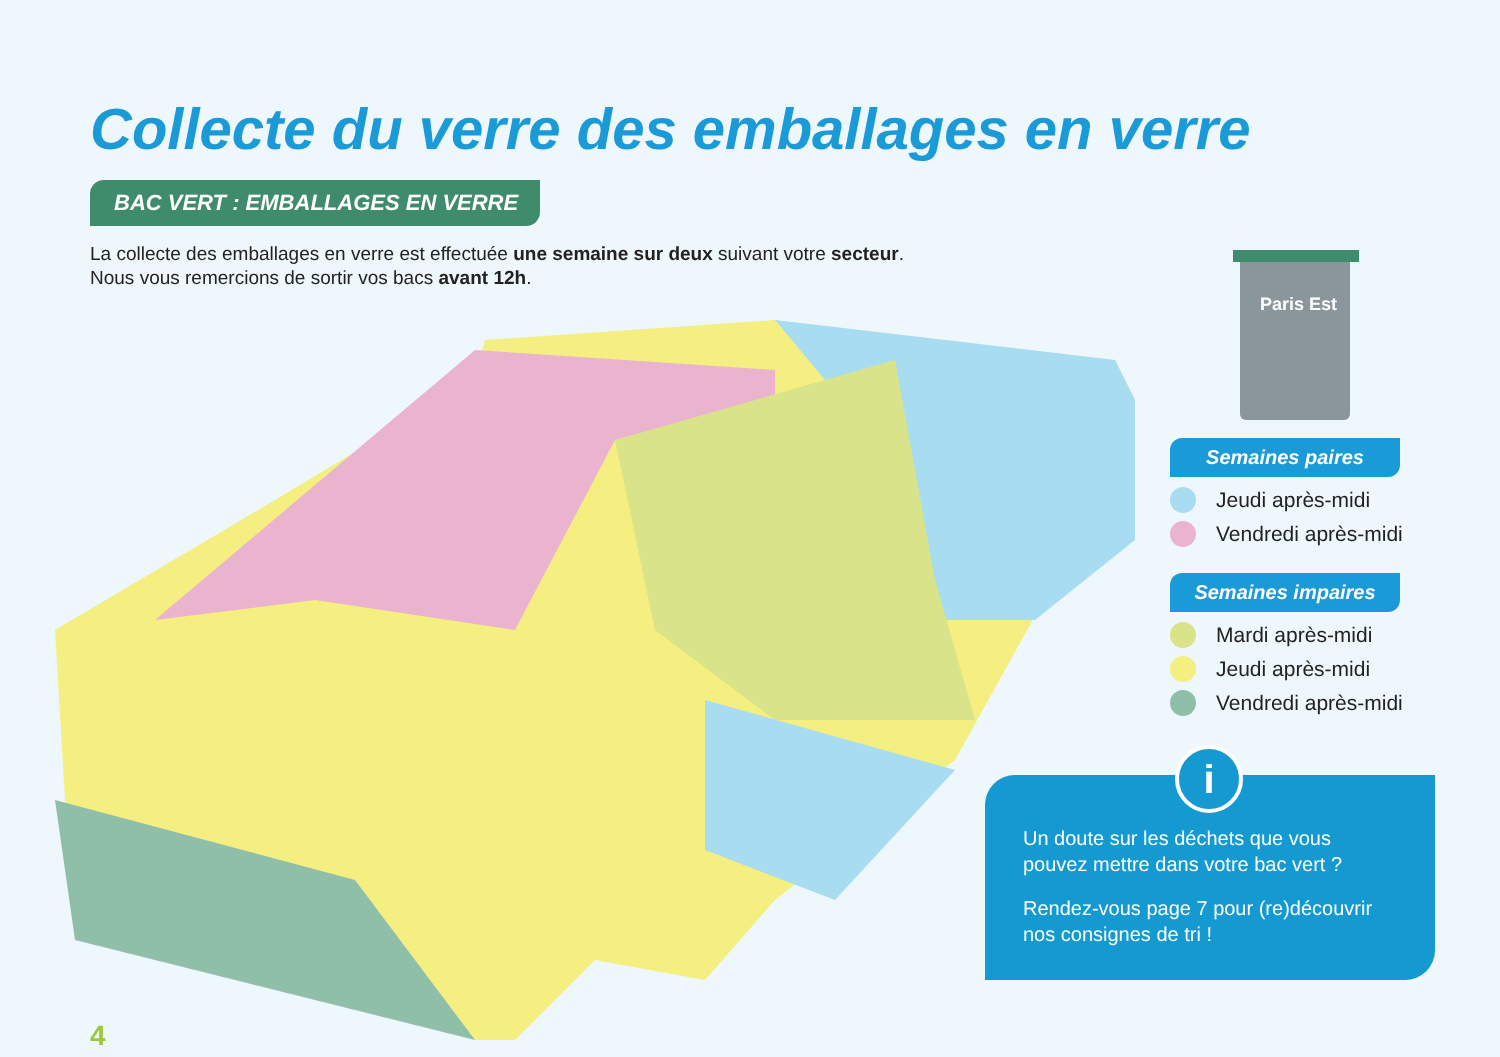Collecte du verre des emballages en verre
BAC VERT : EMBALLAGES EN VERRE
La collecte des emballages en verre est effectuée une semaine sur deux suivant votre secteur.
Nous vous remercions de sortir vos bacs avant 12h.
Paris Est
Semaines paires
Jeudi après-midi
Vendredi après-midi
Semaines impaires
Mardi après-midi
Jeudi après-midi
Vendredi après-midi
Un doute sur les déchets que vous pouvez mettre dans votre bac vert ?
Rendez-vous page 7 pour (re)découvrir nos consignes de tri !
i
4